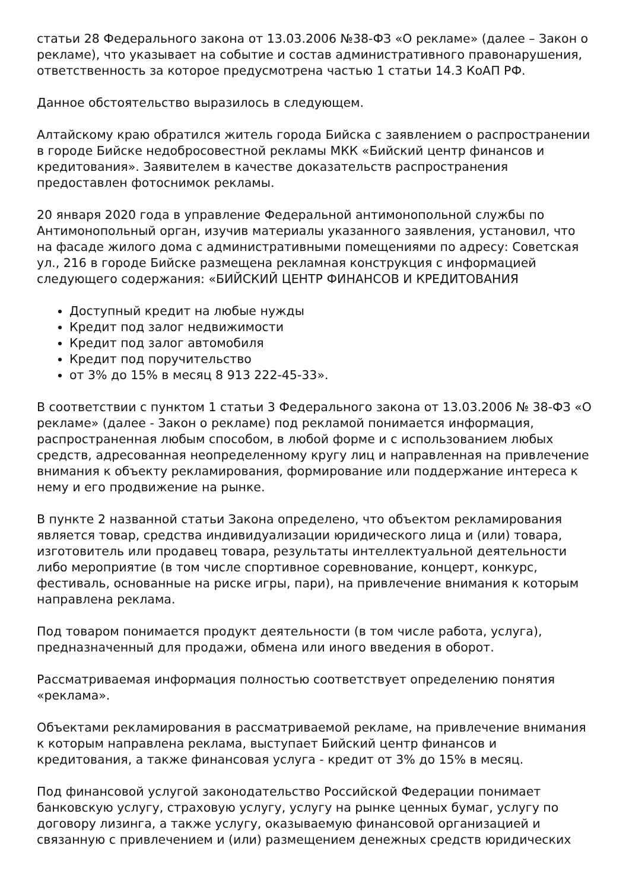статьи 28 Федерального закона от 13.03.2006 №38-ФЗ «О рекламе» (далее – Закон о рекламе), что указывает на событие и состав административного правонарушения, ответственность за которое предусмотрена частью 1 статьи 14.3 КоАП РФ.
Данное обстоятельство выразилось в следующем.
Алтайскому краю обратился житель города Бийска с заявлением о распространении в городе Бийске недобросовестной рекламы МКК «Бийский центр финансов и кредитования». Заявителем в качестве доказательств распространения предоставлен фотоснимок рекламы.
20 января 2020 года в управление Федеральной антимонопольной службы по Антимонопольный орган, изучив материалы указанного заявления, установил, что на фасаде жилого дома с административными помещениями по адресу: Советская ул., 216 в городе Бийске размещена рекламная конструкция с информацией следующего содержания: «БИЙСКИЙ ЦЕНТР ФИНАНСОВ И КРЕДИТОВАНИЯ
Доступный кредит на любые нужды
Кредит под залог недвижимости
Кредит под залог автомобиля
Кредит под поручительство
от 3% до 15% в месяц 8 913 222-45-33».
В соответствии с пунктом 1 статьи 3 Федерального закона от 13.03.2006 № 38-ФЗ «О рекламе» (далее - Закон о рекламе) под рекламой понимается информация, распространенная любым способом, в любой форме и с использованием любых средств, адресованная неопределенному кругу лиц и направленная на привлечение внимания к объекту рекламирования, формирование или поддержание интереса к нему и его продвижение на рынке.
В пункте 2 названной статьи Закона определено, что объектом рекламирования является товар, средства индивидуализации юридического лица и (или) товара, изготовитель или продавец товара, результаты интеллектуальной деятельности либо мероприятие (в том числе спортивное соревнование, концерт, конкурс, фестиваль, основанные на риске игры, пари), на привлечение внимания к которым направлена реклама.
Под товаром понимается продукт деятельности (в том числе работа, услуга), предназначенный для продажи, обмена или иного введения в оборот.
Рассматриваемая информация полностью соответствует определению понятия «реклама».
Объектами рекламирования в рассматриваемой рекламе, на привлечение внимания к которым направлена реклама, выступает Бийский центр финансов и кредитования, а также финансовая услуга - кредит от 3% до 15% в месяц.
Под финансовой услугой законодательство Российской Федерации понимает банковскую услугу, страховую услугу, услугу на рынке ценных бумаг, услугу по договору лизинга, а также услугу, оказываемую финансовой организацией и связанную с привлечением и (или) размещением денежных средств юридических